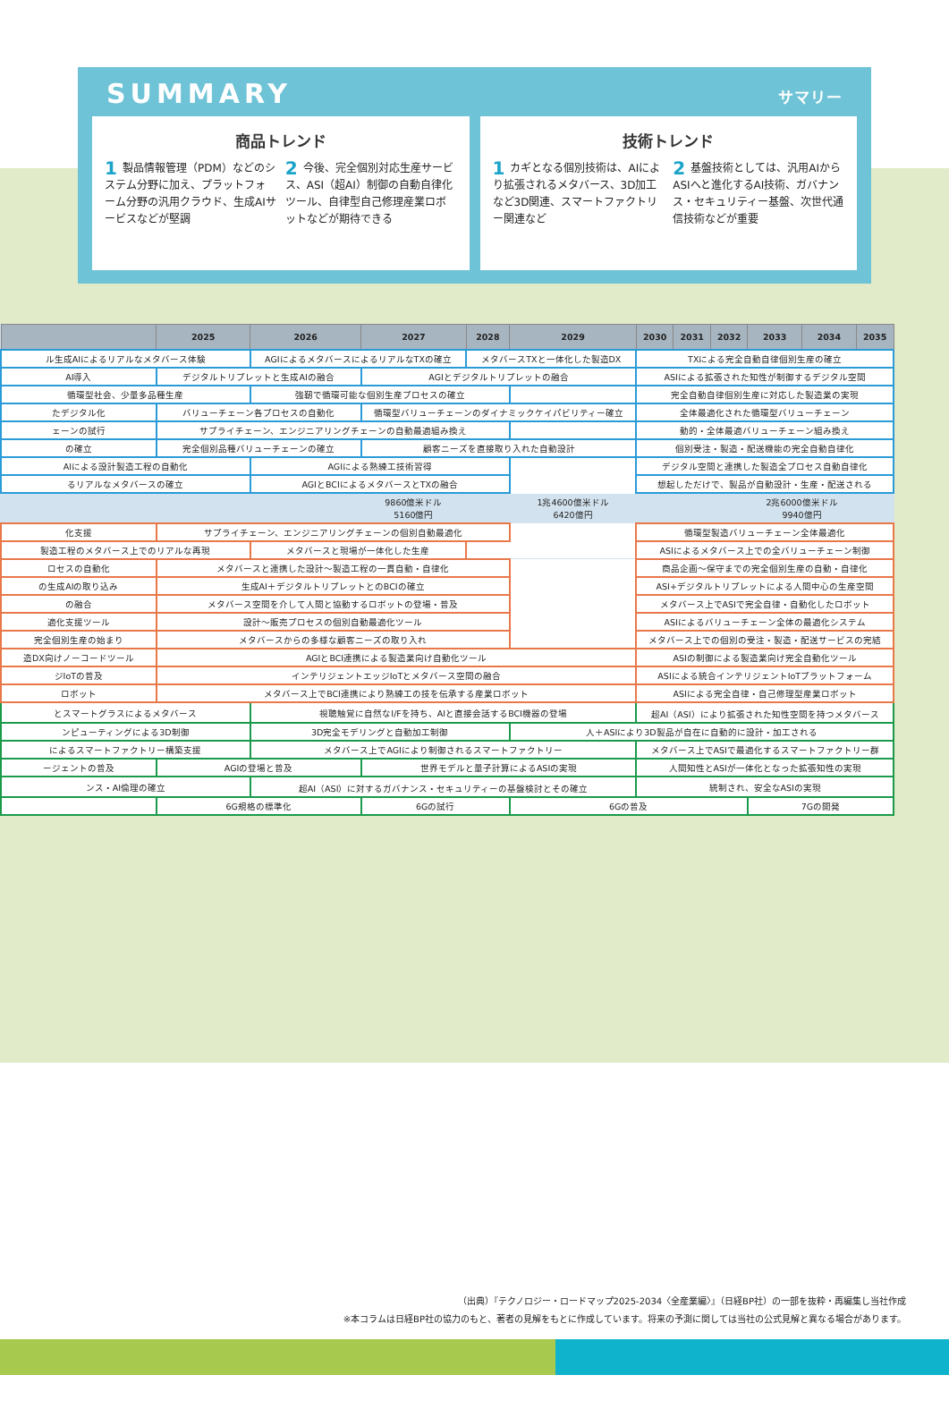SUMMARY サマリー
商品トレンド
1 製品情報管理（PDM）などのシステム分野に加え、プラットフォーム分野の汎用クラウド、生成AIサービスなどが堅調
2 今後、完全個別対応生産サービス、ASI（超AI）制御の自動自律化ツール、自律型自己修理産業ロボットなどが期待できる
技術トレンド
1 カギとなる個別技術は、AIにより拡張されるメタバース、3D加工など3D関連、スマートファクトリー関連など
2 基盤技術としては、汎用AIからASIへと進化するAI技術、ガバナンス・セキュリティー基盤、次世代通信技術などが重要
| | 2025 | 2026 | 2027 | 2028 | 2029 | 2030 | 2031 | 2032 | 2033 | 2034 | 2035 |
| --- | --- | --- | --- | --- | --- | --- | --- | --- | --- | --- | --- |
| ル生成AIによるリアルなメタバース体験 | | AGIによるメタバースによるリアルなTXの確立 | | メタバースTXと一体化した製造DX | | TXによる完全自動自律個別生産の確立 | | | | | |
| AI導入 | デジタルトリプレットと生成AIの融合 | | AGIとデジタルトリプレットの融合 | | | ASIによる拡張された知性が制御するデジタル空間 | | | | | |
| 循環型社会、少量多品種生産 | | 強靭で循環可能な個別生産プロセスの確立 | | | | 完全自動自律個別生産に対応した製造業の実現 | | | | | |
| たデジタル化 | バリューチェーン各プロセスの自動化 | | 循環型バリューチェーンのダイナミックケイパビリティー確立 | | | 全体最適化された循環型バリューチェーン | | | | | |
| ェーンの試行 | サプライチェーン、エンジニアリングチェーンの自動最適組み換え | | | | | 動的・全体最適バリューチェーン組み換え | | | | | |
| の確立 | 完全個別品種バリューチェーンの確立 | | 顧客ニーズを直接取り入れた自動設計 | | | 個別受注・製造・配送機能の完全自動自律化 | | | | | |
| AIによる設計製造工程の自動化 | | AGIによる熟練工技術習得 | | | | デジタル空間と連携した製造全プロセス自動自律化 | | | | | |
| るリアルなメタバースの確立 | | AGIとBCIによるメタバースとTXの融合 | | | | 想起しただけで、製品が自動設計・生産・配送される | | | | | |
| | | | 9860億米ドル 5160億円 | | 1兆4600億米ドル 6420億円 | | | | 2兆6000億米ドル 9940億円 | | |
| 化支援 | サプライチェーン、エンジニアリングチェーンの個別自動最適化 | | | | | 循環型製造バリューチェーン全体最適化 | | | | | |
| 製造工程のメタバース上でのリアルな再現 | | メタバースと現場が一体化した生産 | | | | ASIによるメタバース上での全バリューチェーン制御 | | | | | |
| ロセスの自動化 | メタバースと連携した設計〜製造工程の一貫自動・自律化 | | | | | 商品企画〜保守までの完全個別生産の自動・自律化 | | | | | |
| の生成AIの取り込み | 生成AI＋デジタルトリプレットとのBCIの確立 | | | | | ASI+デジタルトリプレットによる人間中心の生産空間 | | | | | |
| の融合 | メタバース空間を介して人間と協動するロボットの登場・普及 | | | | | メタバース上でASIで完全自律・自動化したロボット | | | | | |
| 適化支援ツール | 設計〜販売プロセスの個別自動最適化ツール | | | | | ASIによるバリューチェーン全体の最適化システム | | | | | |
| 完全個別生産の始まり | メタバースからの多様な顧客ニーズの取り入れ | | | | | メタバース上での個別の受注・製造・配送サービスの完結 | | | | | |
| 造DX向けノーコードツール | AGIとBCI連携による製造業向け自動化ツール | | | | | ASIの制御による製造業向け完全自動化ツール | | | | | |
| ジIoTの普及 | インテリジェントエッジIoTとメタバース空間の融合 | | | | | ASIによる統合インテリジェントIoTプラットフォーム | | | | | |
| ロボット | メタバース上でBCI連携により熟練工の技を伝承する産業ロボット | | | | | ASIによる完全自律・自己修理型産業ロボット | | | | | |
| とスマートグラスによるメタバース | | 視聴触覚に自然なI/Fを持ち、AIと直接会話するBCI機器の登場 | | | | 超AI（ASI）により拡張された知性空間を持つメタバース | | | | | |
| ンピューティングによる3D制御 | | 3D完全モデリングと自動加工制御 | | | 人＋ASIにより3D製品が自在に自動的に設計・加工される | | | | | | |
| によるスマートファクトリー構築支援 | | メタバース上でAGIにより制御されるスマートファクトリー | | | | メタバース上でASIで最適化するスマートファクトリー群 | | | | | |
| ージェントの普及 | AGIの登場と普及 | | 世界モデルと量子計算によるASIの実現 | | | 人間知性とASIが一体化となった拡張知性の実現 | | | | | |
| ンス・AI倫理の確立 | | 超AI（ASI）に対するガバナンス・セキュリティーの基盤検討とその確立 | | | | 統制され、安全なASIの実現 | | | | | |
| | 6G規格の標準化 | | 6Gの試行 | | 6Gの普及 | | | | 7Gの開発 | | |
（出典）『テクノロジー・ロードマップ2025-2034〈全産業編〉』（日経BP社）の一部を抜粋・再編集し当社作成
※本コラムは日経BP社の協力のもと、著者の見解をもとに作成しています。将来の予測に関しては当社の公式見解と異なる場合があります。